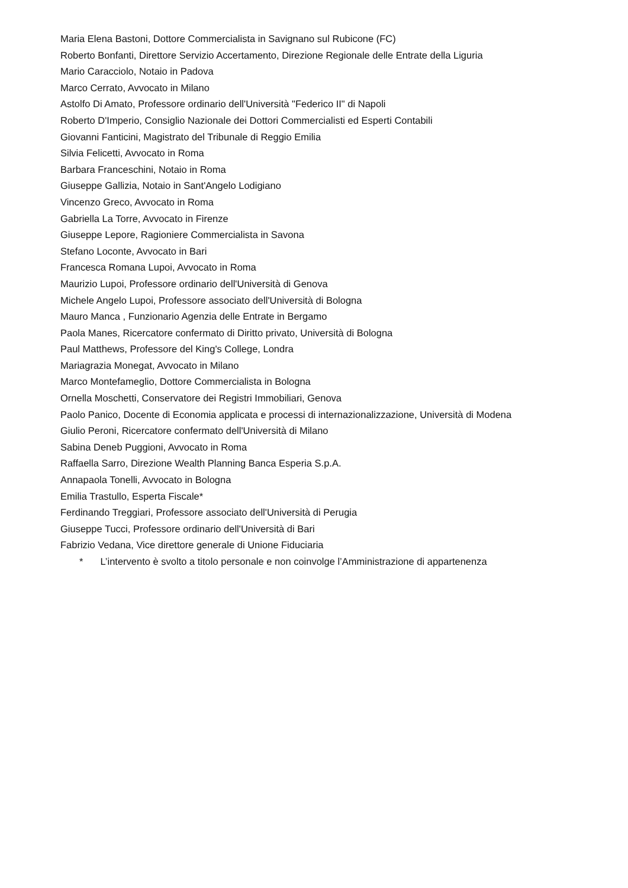Maria Elena Bastoni, Dottore Commercialista in Savignano sul Rubicone (FC)
Roberto Bonfanti, Direttore Servizio Accertamento, Direzione Regionale delle Entrate della Liguria
Mario Caracciolo, Notaio in Padova
Marco Cerrato, Avvocato in Milano
Astolfo Di Amato, Professore ordinario dell'Università "Federico II" di Napoli
Roberto D'Imperio, Consiglio Nazionale dei Dottori Commercialisti ed Esperti Contabili
Giovanni Fanticini, Magistrato del Tribunale di Reggio Emilia
Silvia Felicetti, Avvocato in Roma
Barbara Franceschini, Notaio in Roma
Giuseppe Gallizia, Notaio in Sant'Angelo Lodigiano
Vincenzo Greco, Avvocato in Roma
Gabriella La Torre, Avvocato in Firenze
Giuseppe Lepore, Ragioniere Commercialista in Savona
Stefano Loconte, Avvocato in Bari
Francesca Romana Lupoi, Avvocato in Roma
Maurizio Lupoi, Professore ordinario dell'Università di Genova
Michele Angelo Lupoi, Professore associato dell'Università di Bologna
Mauro Manca , Funzionario Agenzia delle Entrate in Bergamo
Paola Manes, Ricercatore confermato di Diritto privato, Università di Bologna
Paul Matthews, Professore del King's College, Londra
Mariagrazia Monegat, Avvocato in Milano
Marco Montefameglio, Dottore Commercialista in Bologna
Ornella Moschetti, Conservatore dei Registri Immobiliari, Genova
Paolo Panico, Docente di Economia applicata e processi di internazionalizzazione, Università di Modena
Giulio Peroni, Ricercatore confermato dell'Università di Milano
Sabina Deneb Puggioni, Avvocato in Roma
Raffaella Sarro, Direzione Wealth Planning Banca Esperia S.p.A.
Annapaola Tonelli, Avvocato in Bologna
Emilia Trastullo, Esperta Fiscale*
Ferdinando Treggiari, Professore associato dell'Università di Perugia
Giuseppe Tucci, Professore ordinario dell'Università di Bari
Fabrizio Vedana, Vice direttore generale di Unione Fiduciaria
* L’intervento è svolto a titolo personale e non coinvolge l’Amministrazione di appartenenza